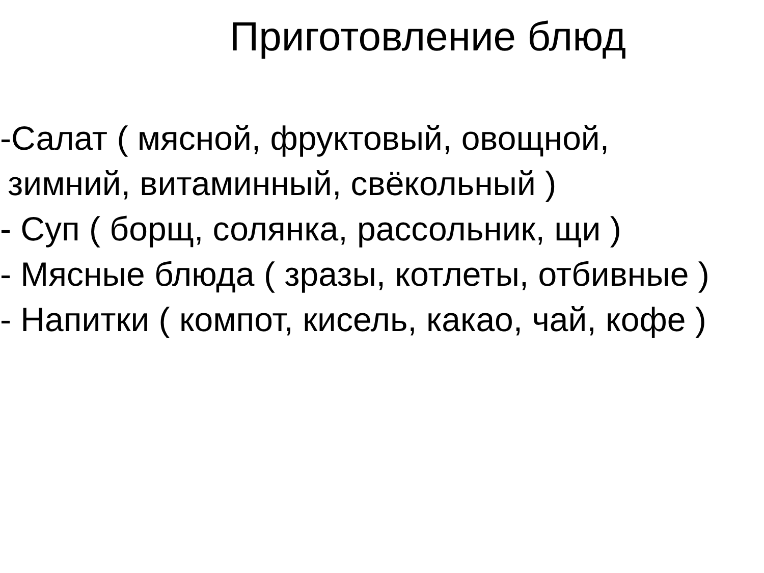Приготовление блюд
-Салат ( мясной, фруктовый, овощной, зимний, витаминный, свёкольный )
- Суп ( борщ, солянка, рассольник, щи )
- Мясные блюда ( зразы, котлеты, отбивные )
- Напитки ( компот, кисель, какао, чай, кофе )